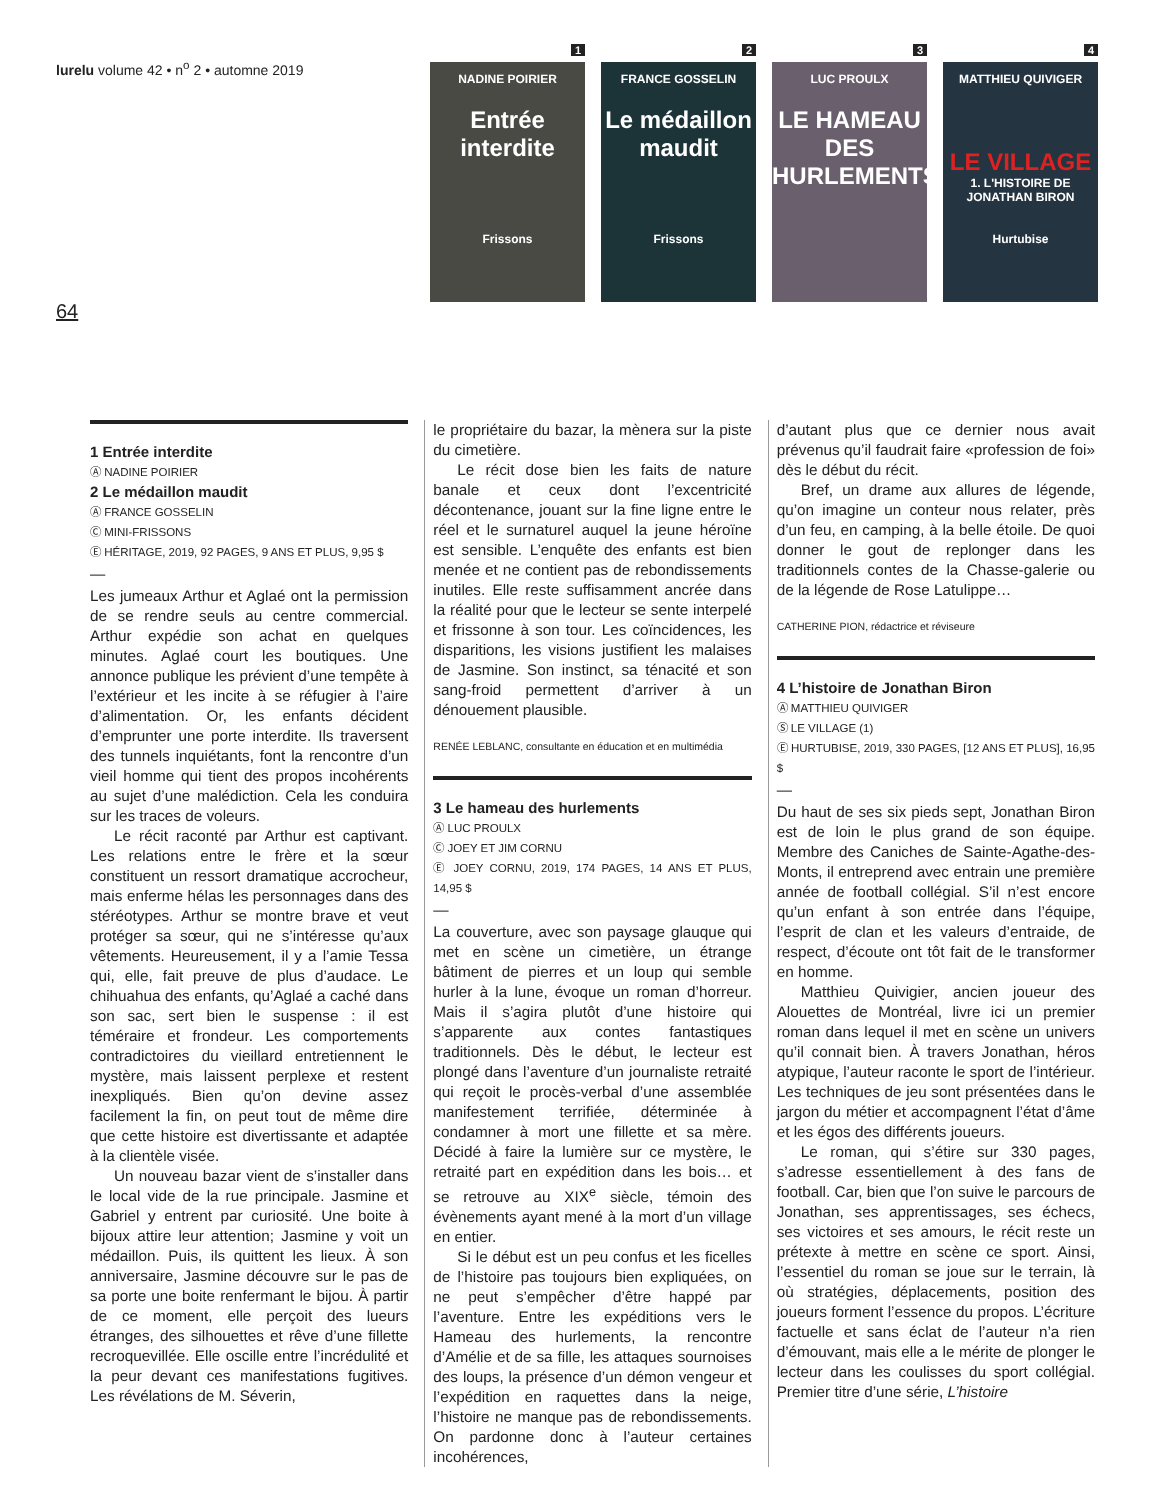lurelu volume 42 • n<sup>o</sup> 2 • automne 2019
1
NADINE POIRIER
Entrée interdite
Frissons
2
FRANCE GOSSELIN
Le médaillon maudit
Frissons
3
LUC PROULX
LE HAMEAU DES HURLEMENTS
4
MATTHIEU QUIVIGER
LE VILLAGE
1. L'HISTOIRE DE JONATHAN BIRON
Hurtubise
64
1 Entrée interdite
Ⓐ NADINE POIRIER
2 Le médaillon maudit
Ⓐ FRANCE GOSSELIN
Ⓒ MINI-FRISSONS
Ⓔ HÉRITAGE, 2019, 92 PAGES, 9 ANS ET PLUS, 9,95 $
—
Les jumeaux Arthur et Aglaé ont la permission de se rendre seuls au centre commercial. Arthur expédie son achat en quelques minutes. Aglaé court les boutiques. Une annonce publique les prévient d’une tempête à l’extérieur et les incite à se réfugier à l’aire d’alimentation. Or, les enfants décident d’emprunter une porte interdite. Ils traversent des tunnels inquiétants, font la rencontre d’un vieil homme qui tient des propos incohérents au sujet d’une malédiction. Cela les conduira sur les traces de voleurs.
Le récit raconté par Arthur est captivant. Les relations entre le frère et la sœur constituent un ressort dramatique accrocheur, mais enferme hélas les personnages dans des stéréotypes. Arthur se montre brave et veut protéger sa sœur, qui ne s’intéresse qu’aux vêtements. Heureusement, il y a l’amie Tessa qui, elle, fait preuve de plus d’audace. Le chihuahua des enfants, qu’Aglaé a caché dans son sac, sert bien le suspense : il est téméraire et frondeur. Les comportements contradictoires du vieillard entretiennent le mystère, mais laissent perplexe et restent inexpliqués. Bien qu’on devine assez facilement la fin, on peut tout de même dire que cette histoire est divertissante et adaptée à la clientèle visée.
Un nouveau bazar vient de s’installer dans le local vide de la rue principale. Jasmine et Gabriel y entrent par curiosité. Une boite à bijoux attire leur attention; Jasmine y voit un médaillon. Puis, ils quittent les lieux. À son anniversaire, Jasmine découvre sur le pas de sa porte une boite renfermant le bijou. À partir de ce moment, elle perçoit des lueurs étranges, des silhouettes et rêve d’une fillette recroquevillée. Elle oscille entre l’incrédulité et la peur devant ces manifestations fugitives. Les révélations de M. Séverin,
le propriétaire du bazar, la mènera sur la piste du cimetière.
Le récit dose bien les faits de nature banale et ceux dont l’excentricité décontenance, jouant sur la fine ligne entre le réel et le surnaturel auquel la jeune héroïne est sensible. L’enquête des enfants est bien menée et ne contient pas de rebondissements inutiles. Elle reste suffisamment ancrée dans la réalité pour que le lecteur se sente interpelé et frissonne à son tour. Les coïncidences, les disparitions, les visions justifient les malaises de Jasmine. Son instinct, sa ténacité et son sang-froid permettent d’arriver à un dénouement plausible.
RENÉE LEBLANC, consultante en éducation et en multimédia
3 Le hameau des hurlements
Ⓐ LUC PROULX
Ⓒ JOEY ET JIM CORNU
Ⓔ JOEY CORNU, 2019, 174 PAGES, 14 ANS ET PLUS, 14,95 $
—
La couverture, avec son paysage glauque qui met en scène un cimetière, un étrange bâtiment de pierres et un loup qui semble hurler à la lune, évoque un roman d’horreur. Mais il s’agira plutôt d’une histoire qui s’apparente aux contes fantastiques traditionnels. Dès le début, le lecteur est plongé dans l’aventure d’un journaliste retraité qui reçoit le procès-verbal d’une assemblée manifestement terrifiée, déterminée à condamner à mort une fillette et sa mère. Décidé à faire la lumière sur ce mystère, le retraité part en expédition dans les bois… et se retrouve au XIX<sup>e</sup> siècle, témoin des évènements ayant mené à la mort d’un village en entier.
Si le début est un peu confus et les ficelles de l’histoire pas toujours bien expliquées, on ne peut s’empêcher d’être happé par l’aventure. Entre les expéditions vers le Hameau des hurlements, la rencontre d’Amélie et de sa fille, les attaques sournoises des loups, la présence d’un démon vengeur et l’expédition en raquettes dans la neige, l’histoire ne manque pas de rebondissements. On pardonne donc à l’auteur certaines incohérences,
d’autant plus que ce dernier nous avait prévenus qu’il faudrait faire «profession de foi» dès le début du récit.
Bref, un drame aux allures de légende, qu’on imagine un conteur nous relater, près d’un feu, en camping, à la belle étoile. De quoi donner le gout de replonger dans les traditionnels contes de la Chasse-galerie ou de la légende de Rose Latulippe…
CATHERINE PION, rédactrice et réviseure
4 L’histoire de Jonathan Biron
Ⓐ MATTHIEU QUIVIGER
Ⓢ LE VILLAGE (1)
Ⓔ HURTUBISE, 2019, 330 PAGES, [12 ANS ET PLUS], 16,95 $
—
Du haut de ses six pieds sept, Jonathan Biron est de loin le plus grand de son équipe. Membre des Caniches de Sainte-Agathe-des-Monts, il entreprend avec entrain une première année de football collégial. S’il n’est encore qu’un enfant à son entrée dans l’équipe, l’esprit de clan et les valeurs d’entraide, de respect, d’écoute ont tôt fait de le transformer en homme.
Matthieu Quivigier, ancien joueur des Alouettes de Montréal, livre ici un premier roman dans lequel il met en scène un univers qu’il connait bien. À travers Jonathan, héros atypique, l’auteur raconte le sport de l’intérieur. Les techniques de jeu sont présentées dans le jargon du métier et accompagnent l’état d’âme et les égos des différents joueurs.
Le roman, qui s’étire sur 330 pages, s’adresse essentiellement à des fans de football. Car, bien que l’on suive le parcours de Jonathan, ses apprentissages, ses échecs, ses victoires et ses amours, le récit reste un prétexte à mettre en scène ce sport. Ainsi, l’essentiel du roman se joue sur le terrain, là où stratégies, déplacements, position des joueurs forment l’essence du propos. L’écriture factuelle et sans éclat de l’auteur n’a rien d’émouvant, mais elle a le mérite de plonger le lecteur dans les coulisses du sport collégial. Premier titre d’une série, L’histoire